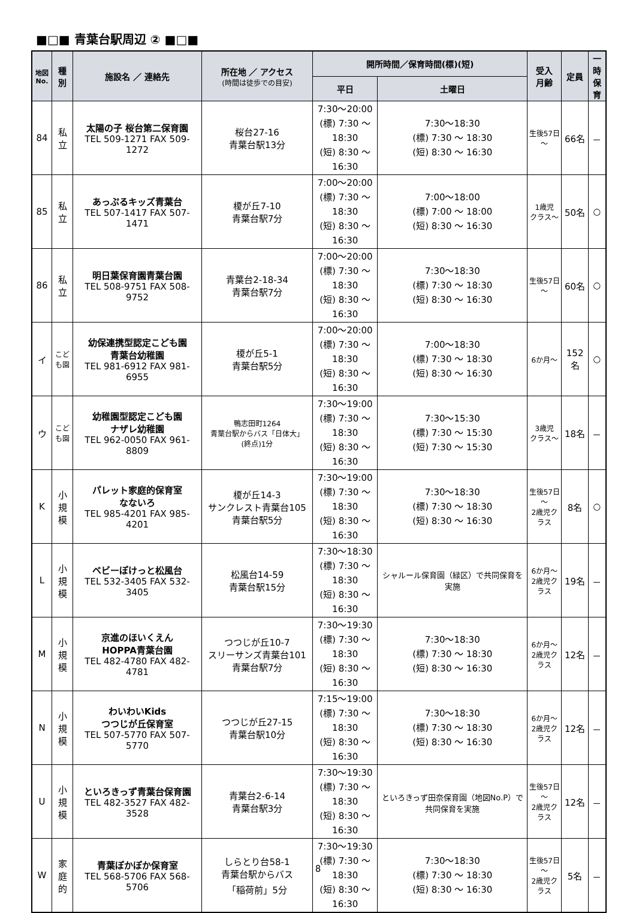■□■ 青葉台駅周辺 ② ■□■
| 地図 No. | 種 別 | 施設名 ／ 連絡先 | 所在地 ／ アクセス (時間は徒歩での目安) | 開所時間／保育時間(標)(短) | | 受入 月齢 | 定員 | 一時 保育 |
| --- | --- | --- | --- | --- | --- | --- | --- | --- |
| | | | | 平日 | 土曜日 | | | |
| 84 | 私 立 | 太陽の子 桜台第二保育園 TEL 509-1271 FAX 509-1272 | 桜台27-16 青葉台駅13分 | 7:30～20:00 (標) 7:30 ～18:30 (短) 8:30 ～16:30 | 7:30～18:30 (標) 7:30 ～ 18:30 (短) 8:30 ～ 16:30 | 生後57日～ | 66名 | － |
| 85 | 私 立 | あっぷるキッズ青葉台 TEL 507-1417 FAX 507-1471 | 榎が丘7-10 青葉台駅7分 | 7:00～20:00 (標) 7:30 ～18:30 (短) 8:30 ～16:30 | 7:00～18:00 (標) 7:00 ～ 18:00 (短) 8:30 ～ 16:30 | 1歳児 クラス～ | 50名 | ○ |
| 86 | 私 立 | 明日葉保育園青葉台園 TEL 508-9751 FAX 508-9752 | 青葉台2-18-34 青葉台駅7分 | 7:00～20:00 (標) 7:30 ～18:30 (短) 8:30 ～16:30 | 7:30～18:30 (標) 7:30 ～ 18:30 (短) 8:30 ～ 16:30 | 生後57日～ | 60名 | ○ |
| イ | こども園 | 幼保連携型認定こども園 青葉台幼稚園 TEL 981-6912 FAX 981-6955 | 榎が丘5-1 青葉台駅5分 | 7:00～20:00 (標) 7:30 ～18:30 (短) 8:30 ～16:30 | 7:00～18:30 (標) 7:30 ～ 18:30 (短) 8:30 ～ 16:30 | 6か月～ | 152名 | ○ |
| ウ | こども園 | 幼稚園型認定こども園 ナザレ幼稚園 TEL 962-0050 FAX 961-8809 | 鴨志田町1264 青葉台駅からバス「日体大」 (終点)1分 | 7:30～19:00 (標) 7:30 ～18:30 (短) 8:30 ～16:30 | 7:30～15:30 (標) 7:30 ～ 15:30 (短) 7:30 ～ 15:30 | 3歳児 クラス～ | 18名 | － |
| K | 小 規 模 | パレット家庭的保育室 なないろ TEL 985-4201 FAX 985-4201 | 榎が丘14-3 サンクレスト青葉台105 青葉台駅5分 | 7:30～19:00 (標) 7:30 ～18:30 (短) 8:30 ～16:30 | 7:30～18:30 (標) 7:30 ～ 18:30 (短) 8:30 ～ 16:30 | 生後57日～ 2歳児クラス | 8名 | ○ |
| L | 小 規 模 | ベビーぽけっと松風台 TEL 532-3405 FAX 532-3405 | 松風台14-59 青葉台駅15分 | 7:30～18:30 (標) 7:30 ～18:30 (短) 8:30 ～16:30 | シャルール保育園（緑区）で共同保育を実施 | 6か月～ 2歳児クラス | 19名 | － |
| M | 小 規 模 | 京進のほいくえん HOPPA青葉台園 TEL 482-4780 FAX 482-4781 | つつじが丘10-7 スリーサンズ青葉台101 青葉台駅7分 | 7:30～19:30 (標) 7:30 ～18:30 (短) 8:30 ～16:30 | 7:30～18:30 (標) 7:30 ～ 18:30 (短) 8:30 ～ 16:30 | 6か月～ 2歳児クラス | 12名 | － |
| N | 小 規 模 | わいわいKids つつじが丘保育室 TEL 507-5770 FAX 507-5770 | つつじが丘27-15 青葉台駅10分 | 7:15～19:00 (標) 7:30 ～18:30 (短) 8:30 ～16:30 | 7:30～18:30 (標) 7:30 ～ 18:30 (短) 8:30 ～ 16:30 | 6か月～ 2歳児クラス | 12名 | － |
| U | 小 規 模 | といろきっず青葉台保育園 TEL 482-3527 FAX 482-3528 | 青葉台2-6-14 青葉台駅3分 | 7:30～19:30 (標) 7:30 ～18:30 (短) 8:30 ～16:30 | といろきっず田奈保育園（地図No.P）で共同保育を実施 | 生後57日～ 2歳児クラス | 12名 | － |
| W | 家 庭 的 | 青葉ぽかぽか保育室 TEL 568-5706 FAX 568-5706 | しらとり台58-1 青葉台駅からバス 「稲荷前」5分 | 7:30～19:30 (標) 7:30 ～18:30 (短) 8:30 ～16:30 | 7:30～18:30 (標) 7:30 ～ 18:30 (短) 8:30 ～ 16:30 | 生後57日～ 2歳児クラス | 5名 | － |
8